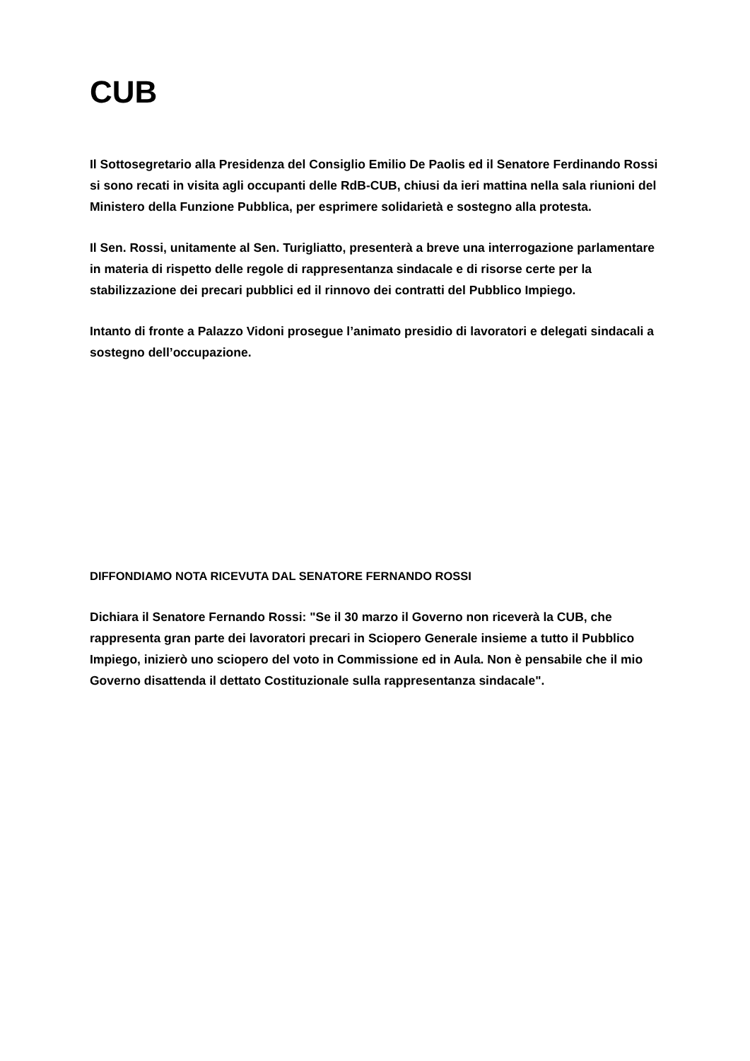CUB
Il Sottosegretario alla Presidenza del Consiglio Emilio De Paolis ed il Senatore Ferdinando Rossi si sono recati in visita agli occupanti delle RdB-CUB, chiusi da ieri mattina nella sala riunioni del Ministero della Funzione Pubblica, per esprimere solidarietà e sostegno alla protesta.
Il Sen. Rossi, unitamente al Sen. Turigliatto, presenterà a breve una interrogazione parlamentare in materia di rispetto delle regole di rappresentanza sindacale e di risorse certe per la stabilizzazione dei precari pubblici ed il rinnovo dei contratti del Pubblico Impiego.
Intanto di fronte a Palazzo Vidoni prosegue l’animato presidio di lavoratori e delegati sindacali a sostegno dell’occupazione.
DIFFONDIAMO NOTA RICEVUTA DAL SENATORE FERNANDO ROSSI
Dichiara il Senatore Fernando Rossi: "Se il 30 marzo il Governo non riceverà la CUB, che rappresenta gran parte dei lavoratori precari in Sciopero Generale insieme a tutto il Pubblico Impiego, inizierò uno sciopero del voto in Commissione ed in Aula. Non è pensabile che il mio Governo disattenda il dettato Costituzionale sulla rappresentanza sindacale".